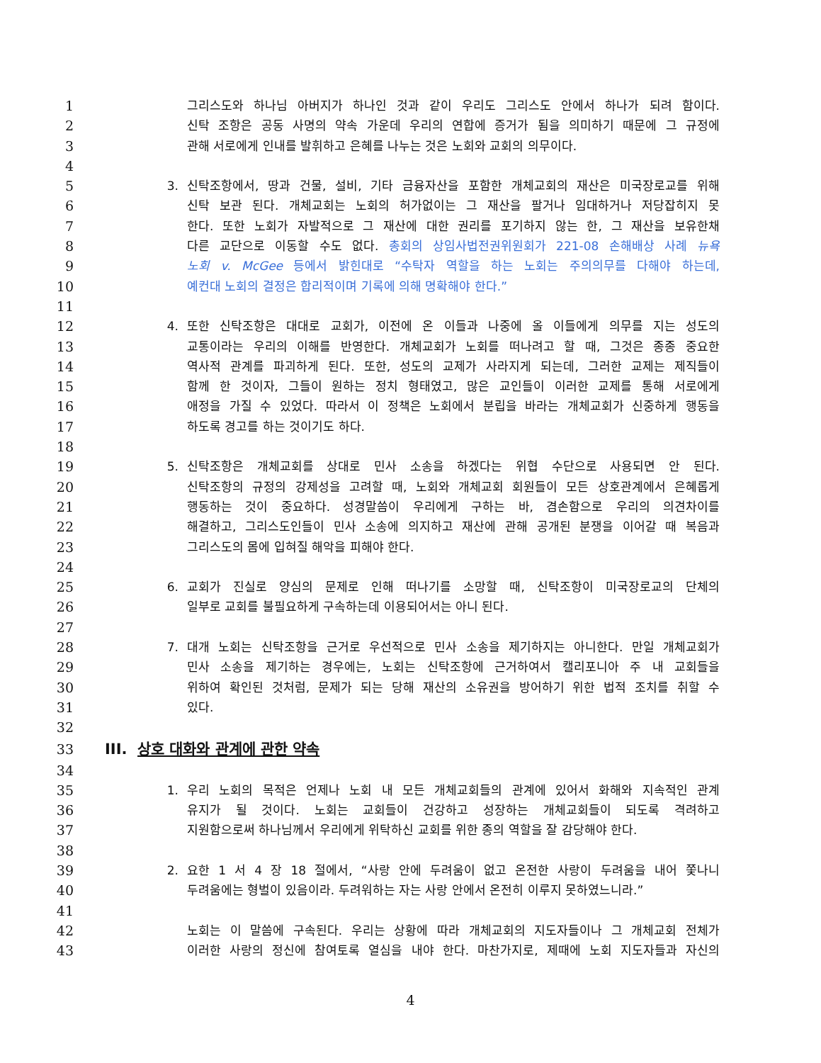1 그리스도와 하나님 아버지가 하나인 것과 같이 우리도 그리스도 안에서 하나가 되려 함이다.
2 신탁 조항은 공동 사명의 약속 가운데 우리의 연합에 증거가 됨을 의미하기 때문에 그 규정에
3 관해 서로에게 인내를 발휘하고 은혜를 나누는 것은 노회와 교회의 의무이다.
4
5 3. 신탁조항에서, 땅과 건물, 설비, 기타 금융자산을 포함한 개체교회의 재산은 미국장로교를 위해
6 신탁 보관 된다. 개체교회는 노회의 허가없이는 그 재산을 팔거나 임대하거나 저당잡히지 못
7 한다. 또한 노회가 자발적으로 그 재산에 대한 권리를 포기하지 않는 한, 그 재산을 보유한채
8 다른 교단으로 이동할 수도 없다. 총회의 상임사법전권위원회가 221-08 손해배상 사례 뉴욕
9 노회 v. McGee 등에서 밝힌대로 “수탁자 역할을 하는 노회는 주의의무를 다해야 하는데,
10 예컨대 노회의 결정은 합리적이며 기록에 의해 명확해야 한다.”
11
12 4. 또한 신탁조항은 대대로 교회가, 이전에 온 이들과 나중에 올 이들에게 의무를 지는 성도의
13 교통이라는 우리의 이해를 반영한다. 개체교회가 노회를 떠나려고 할 때, 그것은 종종 중요한
14 역사적 관계를 파괴하게 된다. 또한, 성도의 교제가 사라지게 되는데, 그러한 교제는 제직들이
15 함께 한 것이자, 그들이 원하는 정치 형태였고, 많은 교인들이 이러한 교제를 통해 서로에게
16 애정을 가질 수 있었다. 따라서 이 정책은 노회에서 분립을 바라는 개체교회가 신중하게 행동을
17 하도록 경고를 하는 것이기도 하다.
18
19 5. 신탁조항은 개체교회를 상대로 민사 소송을 하겠다는 위협 수단으로 사용되면 안 된다.
20 신탁조항의 규정의 강제성을 고려할 때, 노회와 개체교회 회원들이 모든 상호관계에서 은혜롭게
21 행동하는 것이 중요하다. 성경말씀이 우리에게 구하는 바, 겸손함으로 우리의 의견차이를
22 해결하고, 그리스도인들이 민사 소송에 의지하고 재산에 관해 공개된 분쟁을 이어갈 때 복음과
23 그리스도의 몸에 입혀질 해악을 피해야 한다.
24
25 6. 교회가 진실로 양심의 문제로 인해 떠나기를 소망할 때, 신탁조항이 미국장로교의 단체의
26 일부로 교회를 불필요하게 구속하는데 이용되어서는 아니 된다.
27
28 7. 대개 노회는 신탁조항을 근거로 우선적으로 민사 소송을 제기하지는 아니한다. 만일 개체교회가
29 민사 소송을 제기하는 경우에는, 노회는 신탁조항에 근거하여서 캘리포니아 주 내 교회들을
30 위하여 확인된 것처럼, 문제가 되는 당해 재산의 소유권을 방어하기 위한 법적 조치를 취할 수
31 있다.
32
33 III. 상호 대화와 관계에 관한 약속
34
35 1. 우리 노회의 목적은 언제나 노회 내 모든 개체교회들의 관계에 있어서 화해와 지속적인 관계
36 유지가 될 것이다. 노회는 교회들이 건강하고 성장하는 개체교회들이 되도록 격려하고
37 지원함으로써 하나님께서 우리에게 위탁하신 교회를 위한 종의 역할을 잘 감당해야 한다.
38
39 2. 요한 1 서 4 장 18 절에서, “사랑 안에 두려움이 없고 온전한 사랑이 두려움을 내어 쫓나니
40 두려움에는 형벌이 있음이라. 두려워하는 자는 사랑 안에서 온전히 이루지 못하였느니라.”
41
42 노회는 이 말씀에 구속된다. 우리는 상황에 따라 개체교회의 지도자들이나 그 개체교회 전체가
43 이러한 사랑의 정신에 참여토록 열심을 내야 한다. 마찬가지로, 제때에 노회 지도자들과 자신의
4